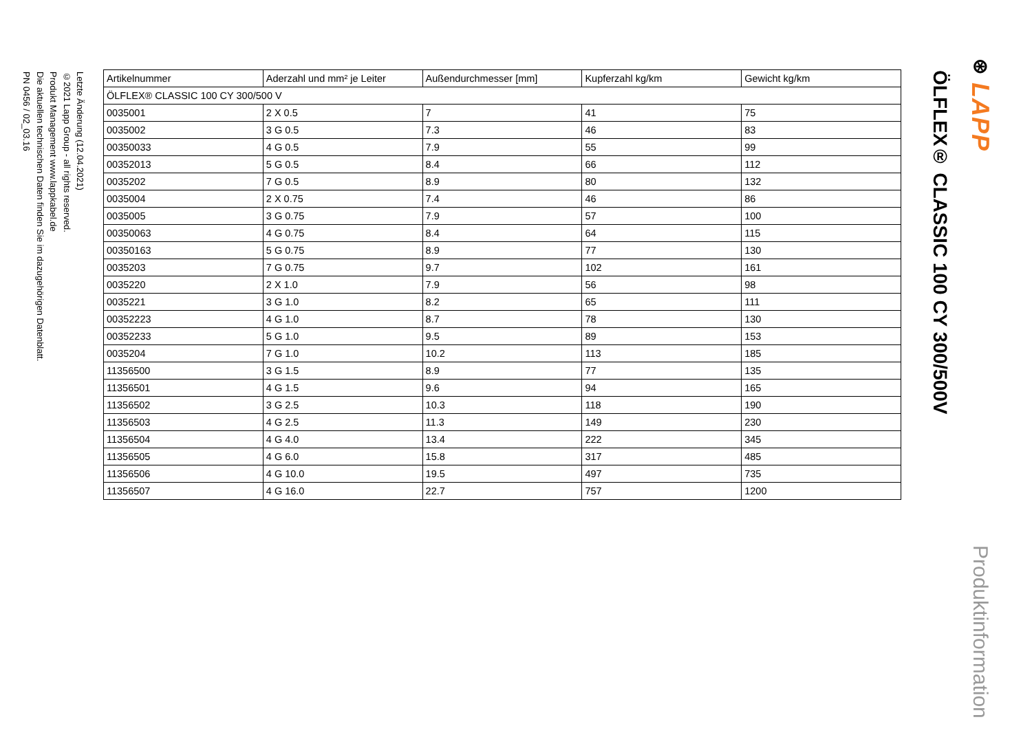⊛ LAPP
Produktinformation
ÖLFLEX® CLASSIC 100 CY 300/500V
| Artikelnummer | Aderzahl und mm² je Leiter | Außendurchmesser [mm] | Kupferzahl kg/km | Gewicht kg/km |
| --- | --- | --- | --- | --- |
| ÖLFLEX® CLASSIC 100 CY 300/500 V | | | | |
| 0035001 | 2 X 0.5 | 7 | 41 | 75 |
| 0035002 | 3 G 0.5 | 7.3 | 46 | 83 |
| 00350033 | 4 G 0.5 | 7.9 | 55 | 99 |
| 00352013 | 5 G 0.5 | 8.4 | 66 | 112 |
| 0035202 | 7 G 0.5 | 8.9 | 80 | 132 |
| 0035004 | 2 X 0.75 | 7.4 | 46 | 86 |
| 0035005 | 3 G 0.75 | 7.9 | 57 | 100 |
| 00350063 | 4 G 0.75 | 8.4 | 64 | 115 |
| 00350163 | 5 G 0.75 | 8.9 | 77 | 130 |
| 0035203 | 7 G 0.75 | 9.7 | 102 | 161 |
| 0035220 | 2 X 1.0 | 7.9 | 56 | 98 |
| 0035221 | 3 G 1.0 | 8.2 | 65 | 111 |
| 00352223 | 4 G 1.0 | 8.7 | 78 | 130 |
| 00352233 | 5 G 1.0 | 9.5 | 89 | 153 |
| 0035204 | 7 G 1.0 | 10.2 | 113 | 185 |
| 11356500 | 3 G 1.5 | 8.9 | 77 | 135 |
| 11356501 | 4 G 1.5 | 9.6 | 94 | 165 |
| 11356502 | 3 G 2.5 | 10.3 | 118 | 190 |
| 11356503 | 4 G 2.5 | 11.3 | 149 | 230 |
| 11356504 | 4 G 4.0 | 13.4 | 222 | 345 |
| 11356505 | 4 G 6.0 | 15.8 | 317 | 485 |
| 11356506 | 4 G 10.0 | 19.5 | 497 | 735 |
| 11356507 | 4 G 16.0 | 22.7 | 757 | 1200 |
Letzte Änderung (12.04.2021)
©2021 Lapp Group - all rights reserved.
Produkt Management www.lappkabel.de
Die aktuellen technischen Daten finden Sie im dazugehörigen Datenblatt.
PN 0456 / 02_03.16